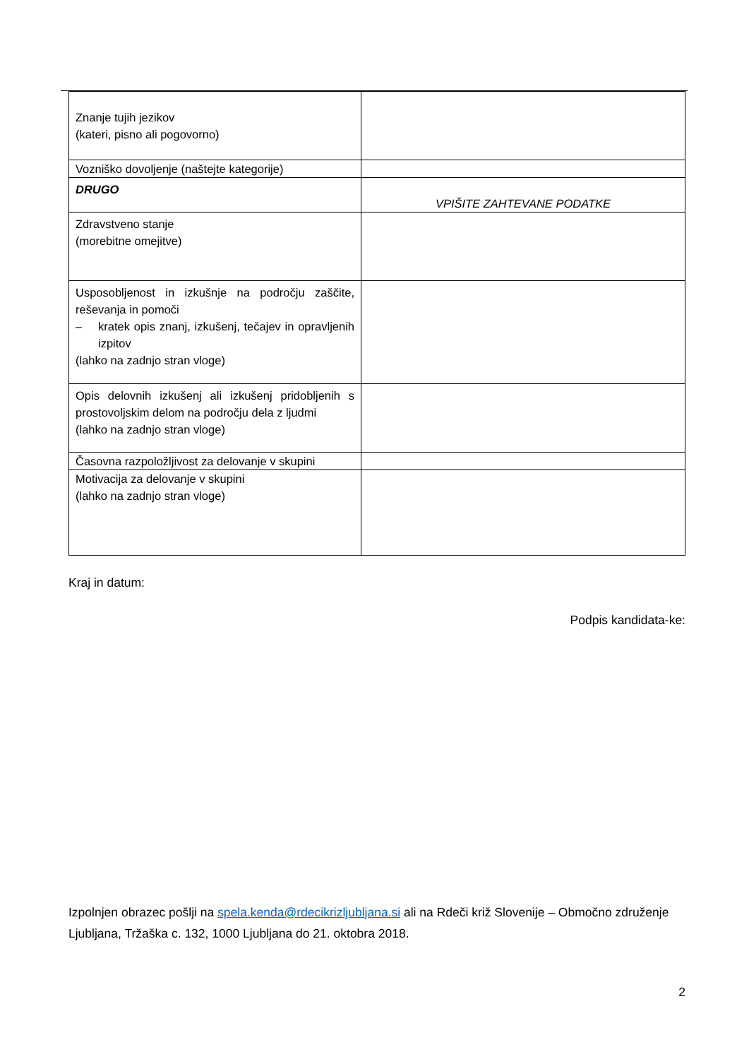| Znanje tujih jezikov (kateri, pisno ali pogovorno) | |
| Vozniško dovoljenje (naštejte kategorije) | |
| DRUGO | VPIŠITE ZAHTEVANE PODATKE |
| Zdravstveno stanje (morebitne omejitve) | |
| Usposobljenost in izkušnje na področju zaščite, reševanja in pomoči – kratek opis znanj, izkušenj, tečajev in opravljenih izpitov (lahko na zadnjo stran vloge) | |
| Opis delovnih izkušenj ali izkušenj pridobljenih s prostovoljskim delom na področju dela z ljudmi (lahko na zadnjo stran vloge) | |
| Časovna razpoložljivost za delovanje v skupini | |
| Motivacija za delovanje v skupini (lahko na zadnjo stran vloge) | |
Kraj in datum:
Podpis kandidata-ke:
Izpolnjen obrazec pošlji na spela.kenda@rdecikrizljubljana.si ali na Rdeči križ Slovenije – Območno združenje Ljubljana, Tržaška c. 132, 1000 Ljubljana do 21. oktobra 2018.
2